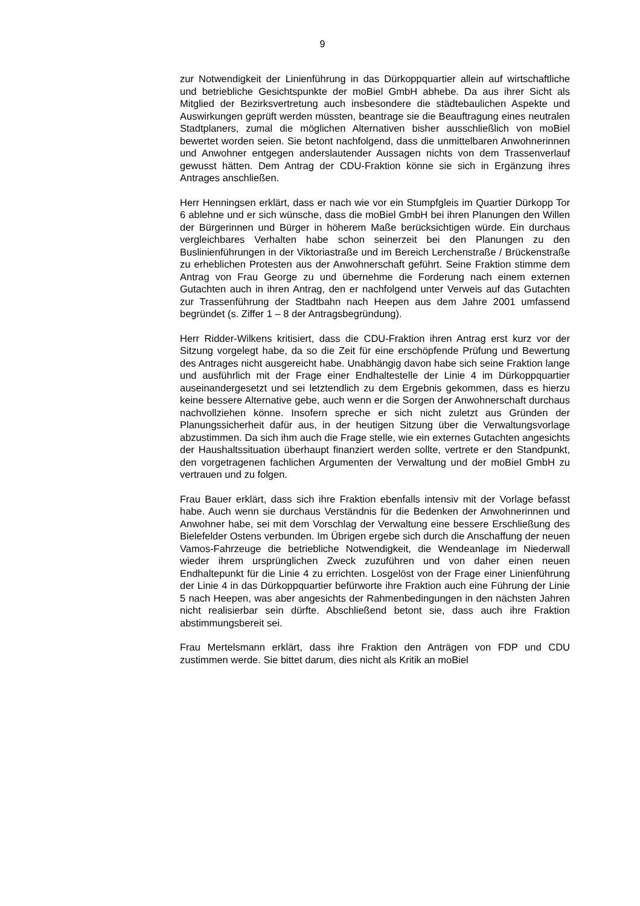9
zur Notwendigkeit der Linienführung in das Dürkoppquartier allein auf wirtschaftliche und betriebliche Gesichtspunkte der moBiel GmbH abhebe. Da aus ihrer Sicht als Mitglied der Bezirksvertretung auch insbesondere die städtebaulichen Aspekte und Auswirkungen geprüft werden müssten, beantrage sie die Beauftragung eines neutralen Stadtplaners, zumal die möglichen Alternativen bisher ausschließlich von moBiel bewertet worden seien. Sie betont nachfolgend, dass die unmittelbaren Anwohnerinnen und Anwohner entgegen anderslautender Aussagen nichts von dem Trassenverlauf gewusst hätten. Dem Antrag der CDU-Fraktion könne sie sich in Ergänzung ihres Antrages anschließen.
Herr Henningsen erklärt, dass er nach wie vor ein Stumpfgleis im Quartier Dürkopp Tor 6 ablehne und er sich wünsche, dass die moBiel GmbH bei ihren Planungen den Willen der Bürgerinnen und Bürger in höherem Maße berücksichtigen würde. Ein durchaus vergleichbares Verhalten habe schon seinerzeit bei den Planungen zu den Buslinienführungen in der Viktoriastraße und im Bereich Lerchenstraße / Brückenstraße zu erheblichen Protesten aus der Anwohnerschaft geführt. Seine Fraktion stimme dem Antrag von Frau George zu und übernehme die Forderung nach einem externen Gutachten auch in ihren Antrag, den er nachfolgend unter Verweis auf das Gutachten zur Trassenführung der Stadtbahn nach Heepen aus dem Jahre 2001 umfassend begründet (s. Ziffer 1 – 8 der Antragsbegründung).
Herr Ridder-Wilkens kritisiert, dass die CDU-Fraktion ihren Antrag erst kurz vor der Sitzung vorgelegt habe, da so die Zeit für eine erschöpfende Prüfung und Bewertung des Antrages nicht ausgereicht habe. Unabhängig davon habe sich seine Fraktion lange und ausführlich mit der Frage einer Endhaltestelle der Linie 4 im Dürkoppquartier auseinandergesetzt und sei letztendlich zu dem Ergebnis gekommen, dass es hierzu keine bessere Alternative gebe, auch wenn er die Sorgen der Anwohnerschaft durchaus nachvollziehen könne. Insofern spreche er sich nicht zuletzt aus Gründen der Planungssicherheit dafür aus, in der heutigen Sitzung über die Verwaltungsvorlage abzustimmen. Da sich ihm auch die Frage stelle, wie ein externes Gutachten angesichts der Haushaltssituation überhaupt finanziert werden sollte, vertrete er den Standpunkt, den vorgetragenen fachlichen Argumenten der Verwaltung und der moBiel GmbH zu vertrauen und zu folgen.
Frau Bauer erklärt, dass sich ihre Fraktion ebenfalls intensiv mit der Vorlage befasst habe. Auch wenn sie durchaus Verständnis für die Bedenken der Anwohnerinnen und Anwohner habe, sei mit dem Vorschlag der Verwaltung eine bessere Erschließung des Bielefelder Ostens verbunden. Im Übrigen ergebe sich durch die Anschaffung der neuen Vamos-Fahrzeuge die betriebliche Notwendigkeit, die Wendeanlage im Niederwall wieder ihrem ursprünglichen Zweck zuzuführen und von daher einen neuen Endhaltepunkt für die Linie 4 zu errichten. Losgelöst von der Frage einer Linienführung der Linie 4 in das Dürkoppquartier befürworte ihre Fraktion auch eine Führung der Linie 5 nach Heepen, was aber angesichts der Rahmenbedingungen in den nächsten Jahren nicht realisierbar sein dürfte. Abschließend betont sie, dass auch ihre Fraktion abstimmungsbereit sei.
Frau Mertelsmann erklärt, dass ihre Fraktion den Anträgen von FDP und CDU zustimmen werde. Sie bittet darum, dies nicht als Kritik an moBiel